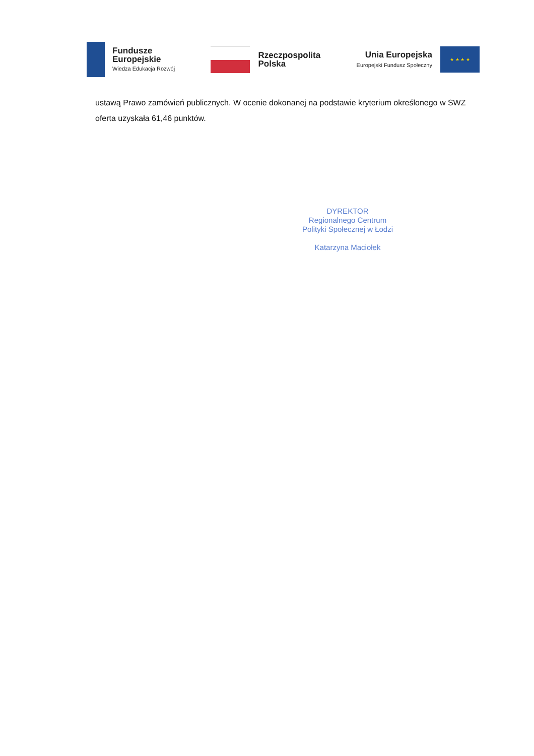Fundusze
Europejskie
Wiedza Edukacja Rozwój
Rzeczpospolita
Polska
Unia Europejska
Europejski Fundusz Społeczny
★ ★ ★ ★
ustawą Prawo zamówień publicznych. W ocenie dokonanej na podstawie kryterium określonego w SWZ oferta uzyskała 61,46 punktów.
DYREKTOR
Regionalnego Centrum
Polityki Społecznej w Łodzi
Katarzyna Maciołek